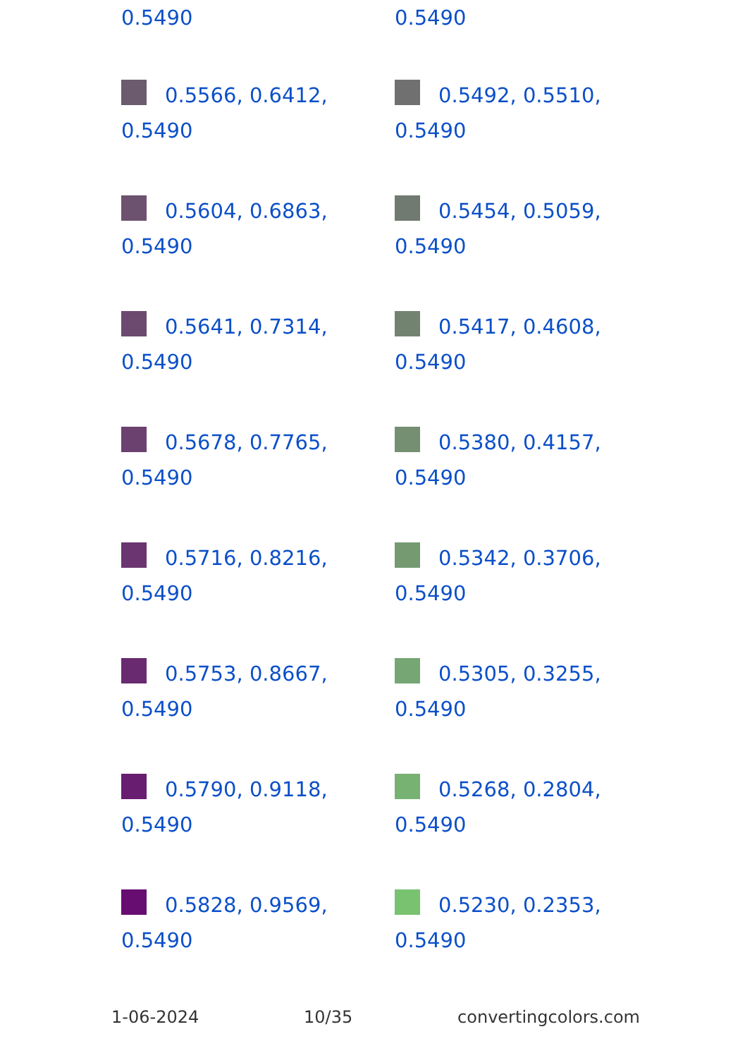0.5490 0.5490
0.5566, 0.6412,
0.5490
0.5492, 0.5510,
0.5490
0.5604, 0.6863,
0.5490
0.5454, 0.5059,
0.5490
0.5641, 0.7314,
0.5490
0.5417, 0.4608,
0.5490
0.5678, 0.7765,
0.5490
0.5380, 0.4157,
0.5490
0.5716, 0.8216,
0.5490
0.5342, 0.3706,
0.5490
0.5753, 0.8667,
0.5490
0.5305, 0.3255,
0.5490
0.5790, 0.9118,
0.5490
0.5268, 0.2804,
0.5490
0.5828, 0.9569,
0.5490
0.5230, 0.2353,
0.5490
1-06-2024 10/35 convertingcolors.com